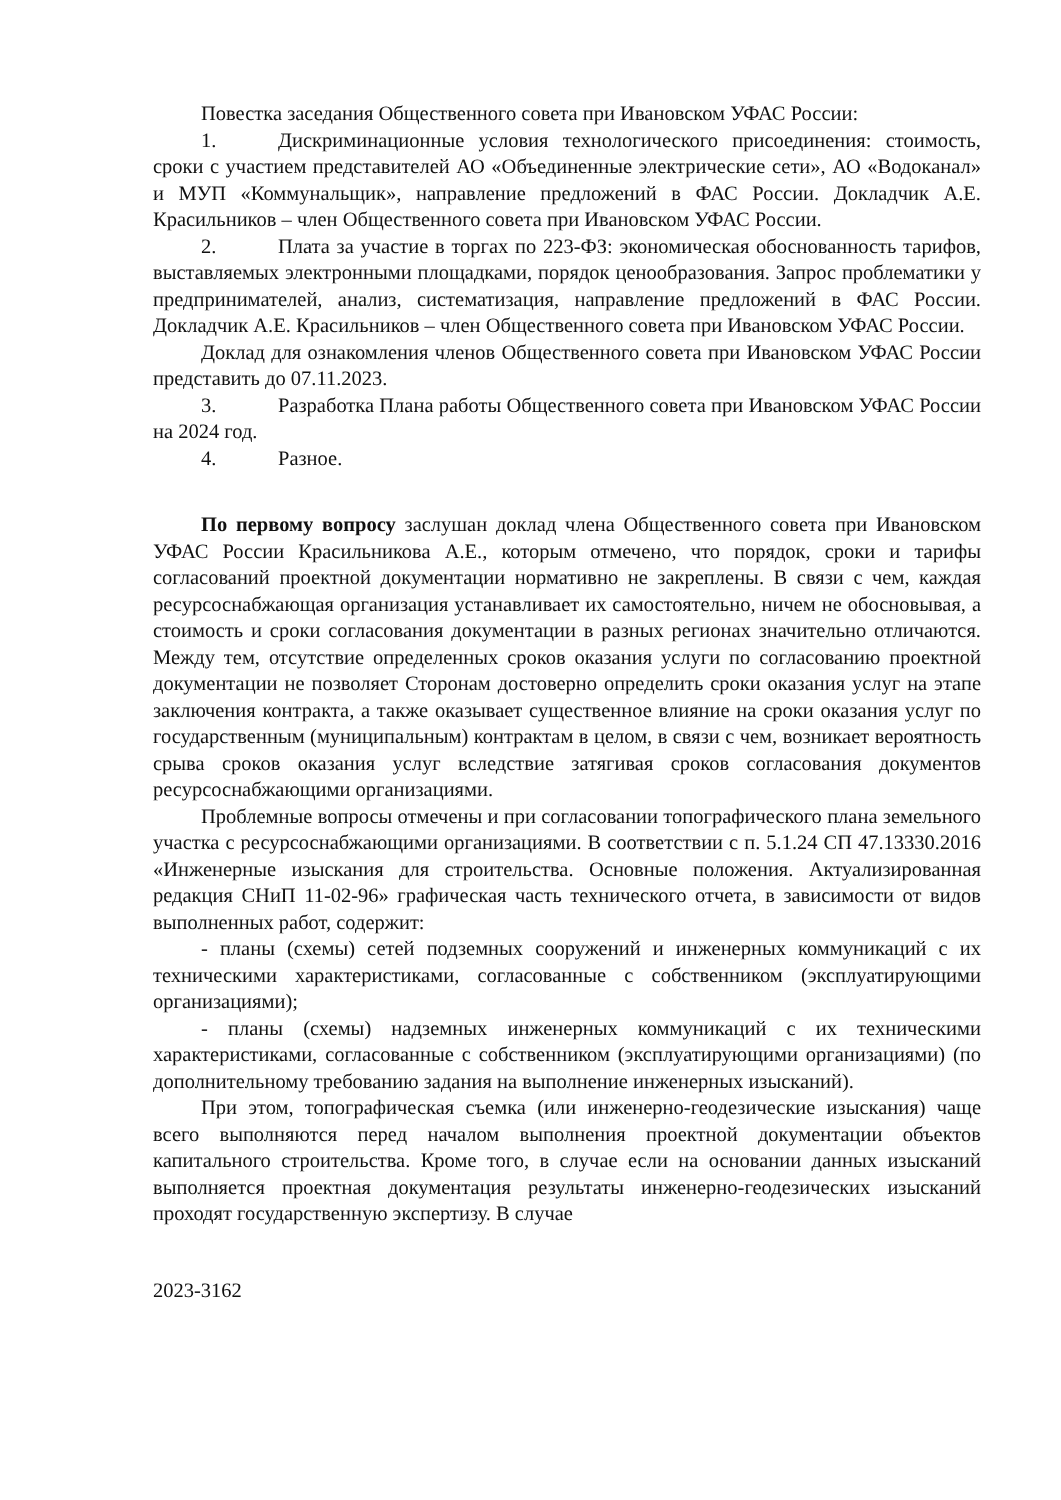Повестка заседания Общественного совета при Ивановском УФАС России:
1. Дискриминационные условия технологического присоединения: стоимость, сроки с участием представителей АО «Объединенные электрические сети», АО «Водоканал» и МУП «Коммунальщик», направление предложений в ФАС России. Докладчик А.Е. Красильников – член Общественного совета при Ивановском УФАС России.
2. Плата за участие в торгах по 223-ФЗ: экономическая обоснованность тарифов, выставляемых электронными площадками, порядок ценообразования. Запрос проблематики у предпринимателей, анализ, систематизация, направление предложений в ФАС России. Докладчик А.Е. Красильников – член Общественного совета при Ивановском УФАС России.
Доклад для ознакомления членов Общественного совета при Ивановском УФАС России представить до 07.11.2023.
3. Разработка Плана работы Общественного совета при Ивановском УФАС России на 2024 год.
4. Разное.
По первому вопросу заслушан доклад члена Общественного совета при Ивановском УФАС России Красильникова А.Е., которым отмечено, что порядок, сроки и тарифы согласований проектной документации нормативно не закреплены. В связи с чем, каждая ресурсоснабжающая организация устанавливает их самостоятельно, ничем не обосновывая, а стоимость и сроки согласования документации в разных регионах значительно отличаются. Между тем, отсутствие определенных сроков оказания услуги по согласованию проектной документации не позволяет Сторонам достоверно определить сроки оказания услуг на этапе заключения контракта, а также оказывает существенное влияние на сроки оказания услуг по государственным (муниципальным) контрактам в целом, в связи с чем, возникает вероятность срыва сроков оказания услуг вследствие затягивая сроков согласования документов ресурсоснабжающими организациями.
Проблемные вопросы отмечены и при согласовании топографического плана земельного участка с ресурсоснабжающими организациями. В соответствии с п. 5.1.24 СП 47.13330.2016 «Инженерные изыскания для строительства. Основные положения. Актуализированная редакция СНиП 11-02-96» графическая часть технического отчета, в зависимости от видов выполненных работ, содержит:
- планы (схемы) сетей подземных сооружений и инженерных коммуникаций с их техническими характеристиками, согласованные с собственником (эксплуатирующими организациями);
- планы (схемы) надземных инженерных коммуникаций с их техническими характеристиками, согласованные с собственником (эксплуатирующими организациями) (по дополнительному требованию задания на выполнение инженерных изысканий).
При этом, топографическая съемка (или инженерно-геодезические изыскания) чаще всего выполняются перед началом выполнения проектной документации объектов капитального строительства. Кроме того, в случае если на основании данных изысканий выполняется проектная документация результаты инженерно-геодезических изысканий проходят государственную экспертизу. В случае
2023-3162